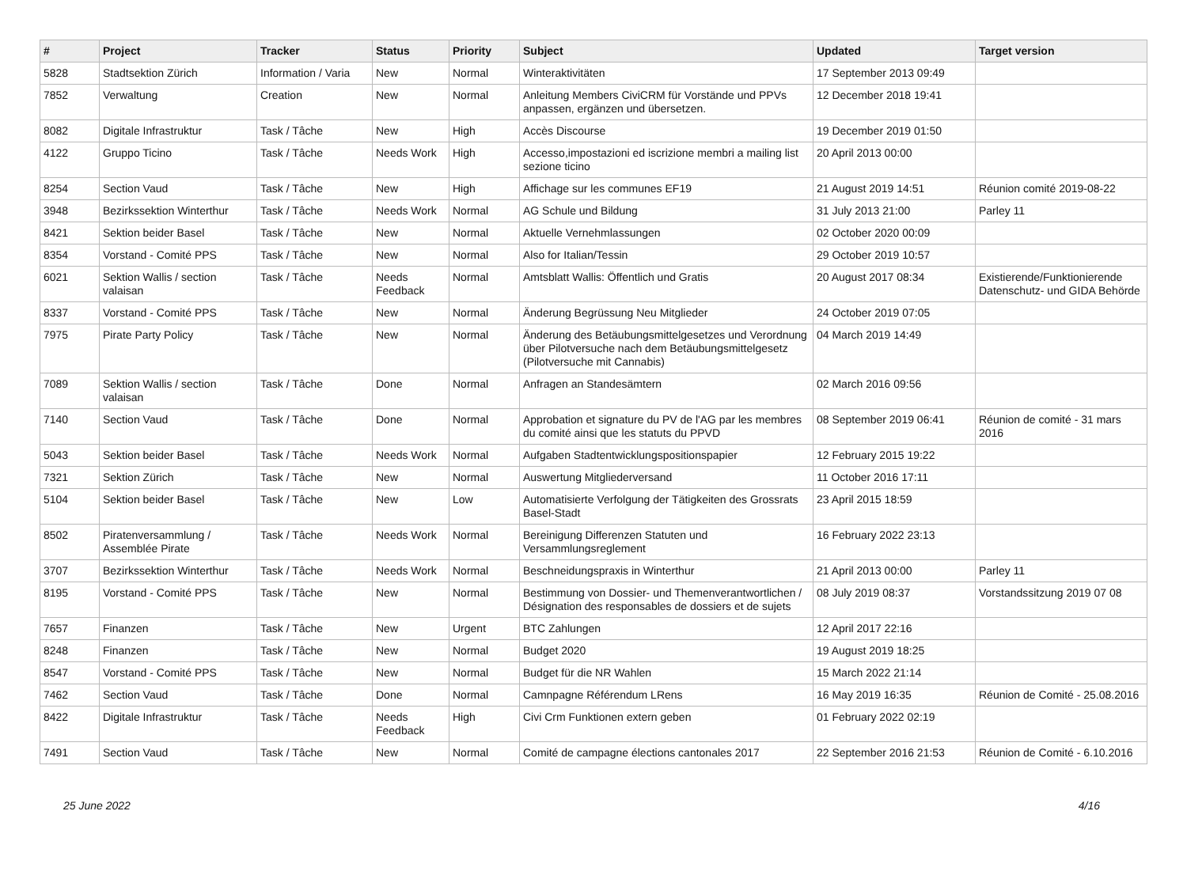| # | Project | Tracker | Status | Priority | Subject | Updated | Target version |
| --- | --- | --- | --- | --- | --- | --- | --- |
| 5828 | Stadtsektion Zürich | Information / Varia | New | Normal | Winteraktivitäten | 17 September 2013 09:49 | |
| 7852 | Verwaltung | Creation | New | Normal | Anleitung Members CiviCRM für Vorstände und PPVs anpassen, ergänzen und übersetzen. | 12 December 2018 19:41 | |
| 8082 | Digitale Infrastruktur | Task / Tâche | New | High | Accès Discourse | 19 December 2019 01:50 | |
| 4122 | Gruppo Ticino | Task / Tâche | Needs Work | High | Accesso,impostazioni ed iscrizione membri a mailing list sezione ticino | 20 April 2013 00:00 | |
| 8254 | Section Vaud | Task / Tâche | New | High | Affichage sur les communes EF19 | 21 August 2019 14:51 | Réunion comité 2019-08-22 |
| 3948 | Bezirkssektion Winterthur | Task / Tâche | Needs Work | Normal | AG Schule und Bildung | 31 July 2013 21:00 | Parley 11 |
| 8421 | Sektion beider Basel | Task / Tâche | New | Normal | Aktuelle Vernehmlassungen | 02 October 2020 00:09 | |
| 8354 | Vorstand - Comité PPS | Task / Tâche | New | Normal | Also for Italian/Tessin | 29 October 2019 10:57 | |
| 6021 | Sektion Wallis / section valaisan | Task / Tâche | Needs Feedback | Normal | Amtsblatt Wallis: Öffentlich und Gratis | 20 August 2017 08:34 | Existierende/Funktionierende Datenschutz- und GIDA Behörde |
| 8337 | Vorstand - Comité PPS | Task / Tâche | New | Normal | Änderung Begrüssung Neu Mitglieder | 24 October 2019 07:05 | |
| 7975 | Pirate Party Policy | Task / Tâche | New | Normal | Änderung des Betäubungsmittelgesetzes und Verordnung über Pilotversuche nach dem Betäubungsmittelgesetz (Pilotversuche mit Cannabis) | 04 March 2019 14:49 | |
| 7089 | Sektion Wallis / section valaisan | Task / Tâche | Done | Normal | Anfragen an Standesämtern | 02 March 2016 09:56 | |
| 7140 | Section Vaud | Task / Tâche | Done | Normal | Approbation et signature du PV de l'AG par les membres du comité ainsi que les statuts du PPVD | 08 September 2019 06:41 | Réunion de comité - 31 mars 2016 |
| 5043 | Sektion beider Basel | Task / Tâche | Needs Work | Normal | Aufgaben Stadtentwicklungspositionspapier | 12 February 2015 19:22 | |
| 7321 | Sektion Zürich | Task / Tâche | New | Normal | Auswertung Mitgliederversand | 11 October 2016 17:11 | |
| 5104 | Sektion beider Basel | Task / Tâche | New | Low | Automatisierte Verfolgung der Tätigkeiten des Grossrats Basel-Stadt | 23 April 2015 18:59 | |
| 8502 | Piratenversammlung / Assemblée Pirate | Task / Tâche | Needs Work | Normal | Bereinigung Differenzen Statuten und Versammlungsreglement | 16 February 2022 23:13 | |
| 3707 | Bezirkssektion Winterthur | Task / Tâche | Needs Work | Normal | Beschneidungspraxis in Winterthur | 21 April 2013 00:00 | Parley 11 |
| 8195 | Vorstand - Comité PPS | Task / Tâche | New | Normal | Bestimmung von Dossier- und Themenverantwortlichen / Désignation des responsables de dossiers et de sujets | 08 July 2019 08:37 | Vorstandssitzung 2019 07 08 |
| 7657 | Finanzen | Task / Tâche | New | Urgent | BTC Zahlungen | 12 April 2017 22:16 | |
| 8248 | Finanzen | Task / Tâche | New | Normal | Budget 2020 | 19 August 2019 18:25 | |
| 8547 | Vorstand - Comité PPS | Task / Tâche | New | Normal | Budget für die NR Wahlen | 15 March 2022 21:14 | |
| 7462 | Section Vaud | Task / Tâche | Done | Normal | Camnpagne Référendum LRens | 16 May 2019 16:35 | Réunion de Comité - 25.08.2016 |
| 8422 | Digitale Infrastruktur | Task / Tâche | Needs Feedback | High | Civi Crm Funktionen extern geben | 01 February 2022 02:19 | |
| 7491 | Section Vaud | Task / Tâche | New | Normal | Comité de campagne élections cantonales 2017 | 22 September 2016 21:53 | Réunion de Comité - 6.10.2016 |
25 June 2022 4/16